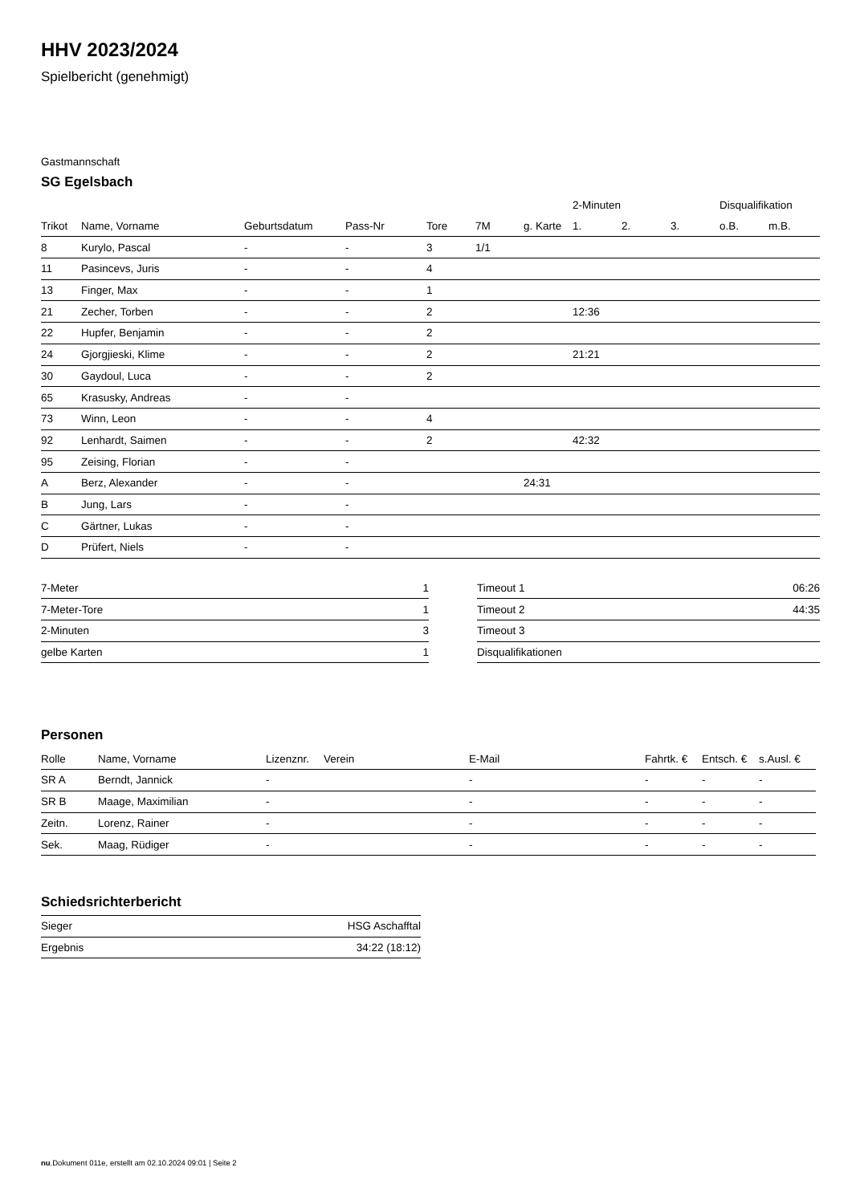HHV 2023/2024
Spielbericht (genehmigt)
Gastmannschaft
SG Egelsbach
| | | | | | | | 2-Minuten | | | Disqualifikation | |
| --- | --- | --- | --- | --- | --- | --- | --- | --- | --- | --- | --- |
| Trikot | Name, Vorname | Geburtsdatum | Pass-Nr | Tore | 7M | g. Karte | 1. | 2. | 3. | o.B. | m.B. |
| 8 | Kurylo, Pascal | - | - | 3 | 1/1 | | | | | | |
| 11 | Pasincevs, Juris | - | - | 4 | | | | | | | |
| 13 | Finger, Max | - | - | 1 | | | | | | | |
| 21 | Zecher, Torben | - | - | 2 | | | 12:36 | | | | |
| 22 | Hupfer, Benjamin | - | - | 2 | | | | | | | |
| 24 | Gjorgjieski, Klime | - | - | 2 | | | 21:21 | | | | |
| 30 | Gaydoul, Luca | - | - | 2 | | | | | | | |
| 65 | Krasusky, Andreas | - | - | | | | | | | | |
| 73 | Winn, Leon | - | - | 4 | | | | | | | |
| 92 | Lenhardt, Saimen | - | - | 2 | | | 42:32 | | | | |
| 95 | Zeising, Florian | - | - | | | | | | | | |
| A | Berz, Alexander | - | - | | | 24:31 | | | | | |
| B | Jung, Lars | - | - | | | | | | | | |
| C | Gärtner, Lukas | - | - | | | | | | | | |
| D | Prüfert, Niels | - | - | | | | | | | | |
| 7-Meter | 1 |
| 7-Meter-Tore | 1 |
| 2-Minuten | 3 |
| gelbe Karten | 1 |
| Timeout 1 | 06:26 |
| Timeout 2 | 44:35 |
| Timeout 3 | |
| Disqualifikationen | |
Personen
| Rolle | Name, Vorname | Lizenznr. | Verein | E-Mail | Fahrtk. € | Entsch. € | s.Ausl. € |
| --- | --- | --- | --- | --- | --- | --- | --- |
| SR A | Berndt, Jannick | - | | - | - | - | - |
| SR B | Maage, Maximilian | - | | - | - | - | - |
| Zeitn. | Lorenz, Rainer | - | | - | - | - | - |
| Sek. | Maag, Rüdiger | - | | - | - | - | - |
Schiedsrichterbericht
| Sieger | HSG Aschafftal |
| Ergebnis | 34:22 (18:12) |
nu.Dokument 011e, erstellt am 02.10.2024 09:01 | Seite 2